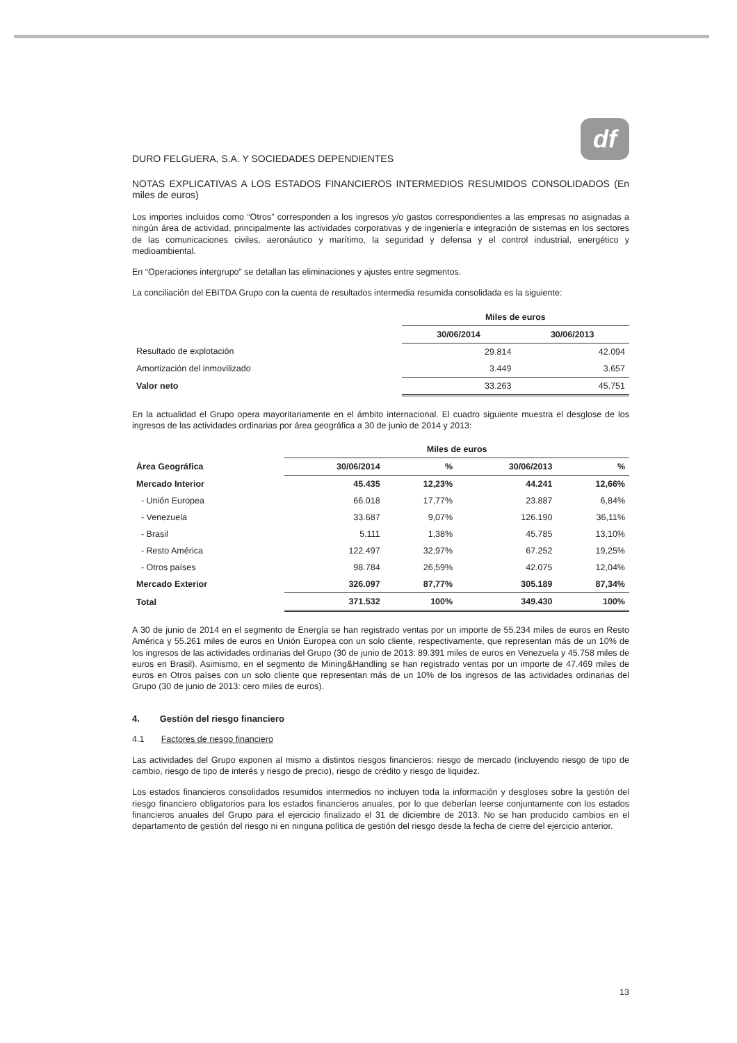df
DURO FELGUERA, S.A. Y SOCIEDADES DEPENDIENTES
NOTAS EXPLICATIVAS A LOS ESTADOS FINANCIEROS INTERMEDIOS RESUMIDOS CONSOLIDADOS (En miles de euros)
Los importes incluidos como “Otros” corresponden a los ingresos y/o gastos correspondientes a las empresas no asignadas a ningún área de actividad, principalmente las actividades corporativas y de ingeniería e integración de sistemas en los sectores de las comunicaciones civiles, aeronáutico y marítimo, la seguridad y defensa y el control industrial, energético y medioambiental.
En “Operaciones intergrupo” se detallan las eliminaciones y ajustes entre segmentos.
La conciliación del EBITDA Grupo con la cuenta de resultados intermedia resumida consolidada es la siguiente:
| | Miles de euros | |
| --- | --- | --- |
| | 30/06/2014 | 30/06/2013 |
| Resultado de explotación | 29.814 | 42.094 |
| Amortización del inmovilizado | 3.449 | 3.657 |
| Valor neto | 33.263 | 45.751 |
En la actualidad el Grupo opera mayoritariamente en el ámbito internacional. El cuadro siguiente muestra el desglose de los ingresos de las actividades ordinarias por área geográfica a 30 de junio de 2014 y 2013:
| | Miles de euros | | | |
| --- | --- | --- | --- | --- |
| Área Geográfica | 30/06/2014 | % | 30/06/2013 | % |
| Mercado Interior | 45.435 | 12,23% | 44.241 | 12,66% |
| - Unión Europea | 66.018 | 17,77% | 23.887 | 6,84% |
| - Venezuela | 33.687 | 9,07% | 126.190 | 36,11% |
| - Brasil | 5.111 | 1,38% | 45.785 | 13,10% |
| - Resto América | 122.497 | 32,97% | 67.252 | 19,25% |
| - Otros países | 98.784 | 26,59% | 42.075 | 12,04% |
| Mercado Exterior | 326.097 | 87,77% | 305.189 | 87,34% |
| Total | 371.532 | 100% | 349.430 | 100% |
A 30 de junio de 2014 en el segmento de Energía se han registrado ventas por un importe de 55.234 miles de euros en Resto América y 55.261 miles de euros en Unión Europea con un solo cliente, respectivamente, que representan más de un 10% de los ingresos de las actividades ordinarias del Grupo (30 de junio de 2013: 89.391 miles de euros en Venezuela y 45.758 miles de euros en Brasil). Asimismo, en el segmento de Mining&Handling se han registrado ventas por un importe de 47.469 miles de euros en Otros países con un solo cliente que representan más de un 10% de los ingresos de las actividades ordinarias del Grupo (30 de junio de 2013: cero miles de euros).
4. Gestión del riesgo financiero
4.1 Factores de riesgo financiero
Las actividades del Grupo exponen al mismo a distintos riesgos financieros: riesgo de mercado (incluyendo riesgo de tipo de cambio, riesgo de tipo de interés y riesgo de precio), riesgo de crédito y riesgo de liquidez.
Los estados financieros consolidados resumidos intermedios no incluyen toda la información y desgloses sobre la gestión del riesgo financiero obligatorios para los estados financieros anuales, por lo que deberían leerse conjuntamente con los estados financieros anuales del Grupo para el ejercicio finalizado el 31 de diciembre de 2013. No se han producido cambios en el departamento de gestión del riesgo ni en ninguna política de gestión del riesgo desde la fecha de cierre del ejercicio anterior.
13